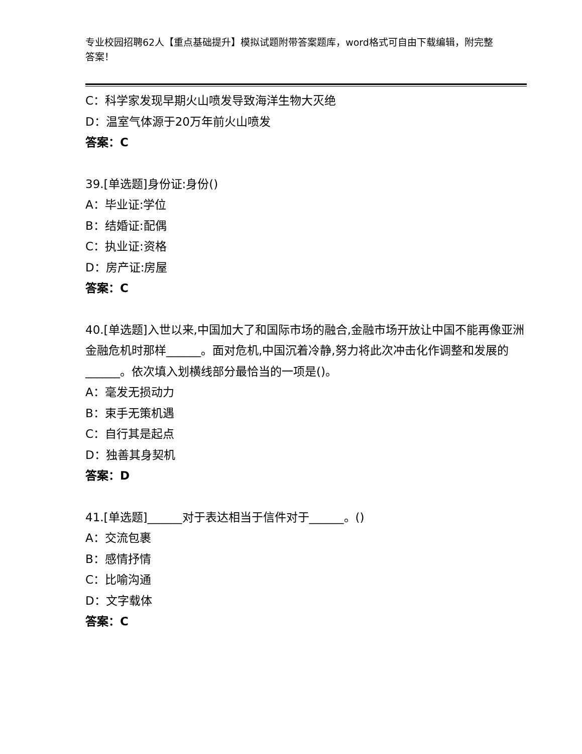专业校园招聘62人【重点基础提升】模拟试题附带答案题库，word格式可自由下载编辑，附完整答案！
C：科学家发现早期火山喷发导致海洋生物大灭绝
D：温室气体源于20万年前火山喷发
答案：C
39.[单选题]身份证:身份()
A：毕业证:学位
B：结婚证:配偶
C：执业证:资格
D：房产证:房屋
答案：C
40.[单选题]入世以来,中国加大了和国际市场的融合,金融市场开放让中国不能再像亚洲金融危机时那样______。面对危机,中国沉着冷静,努力将此次冲击化作调整和发展的______。依次填入划横线部分最恰当的一项是()。
A：毫发无损动力
B：束手无策机遇
C：自行其是起点
D：独善其身契机
答案：D
41.[单选题]______对于表达相当于信件对于______。()
A：交流包裹
B：感情抒情
C：比喻沟通
D：文字载体
答案：C